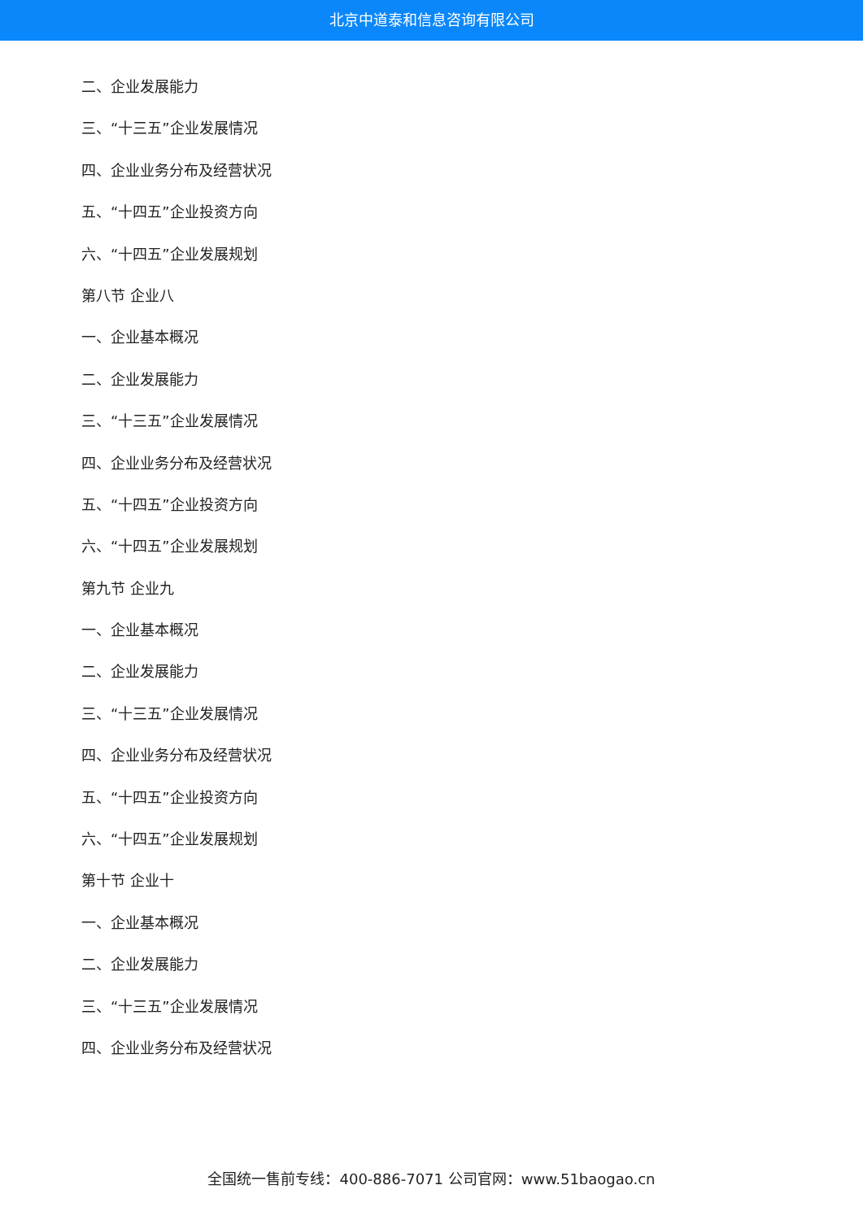北京中道泰和信息咨询有限公司
二、企业发展能力
三、“十三五”企业发展情况
四、企业业务分布及经营状况
五、“十四五”企业投资方向
六、“十四五”企业发展规划
第八节 企业八
一、企业基本概况
二、企业发展能力
三、“十三五”企业发展情况
四、企业业务分布及经营状况
五、“十四五”企业投资方向
六、“十四五”企业发展规划
第九节 企业九
一、企业基本概况
二、企业发展能力
三、“十三五”企业发展情况
四、企业业务分布及经营状况
五、“十四五”企业投资方向
六、“十四五”企业发展规划
第十节 企业十
一、企业基本概况
二、企业发展能力
三、“十三五”企业发展情况
四、企业业务分布及经营状况
全国统一售前专线：400-886-7071 公司官网：www.51baogao.cn